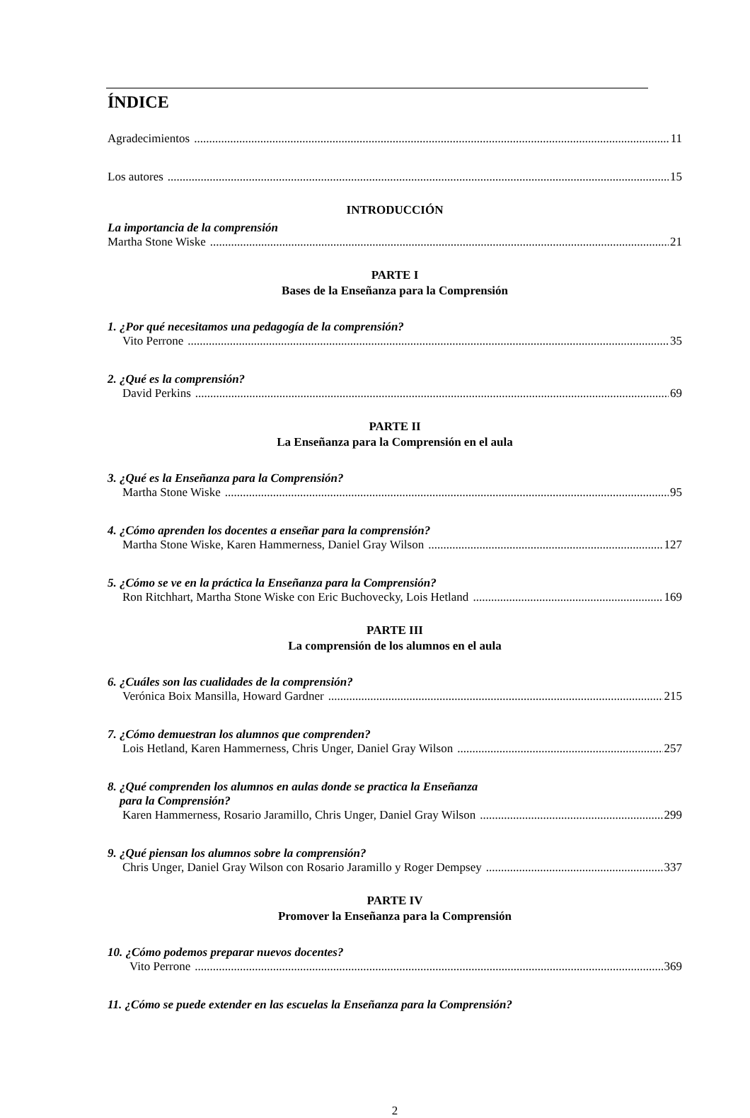ÍNDICE
Agradecimientos 11
Los autores 15
INTRODUCCIÓN
La importancia de la comprensión
Martha Stone Wiske 21
PARTE I
Bases de la Enseñanza para la Comprensión
1. ¿Por qué necesitamos una pedagogía de la comprensión?
Vito Perrone 35
2. ¿Qué es la comprensión?
David Perkins 69
PARTE II
La Enseñanza para la Comprensión en el aula
3. ¿Qué es la Enseñanza para la Comprensión?
Martha Stone Wiske 95
4. ¿Cómo aprenden los docentes a enseñar para la comprensión?
Martha Stone Wiske, Karen Hammerness, Daniel Gray Wilson 127
5. ¿Cómo se ve en la práctica la Enseñanza para la Comprensión?
Ron Ritchhart, Martha Stone Wiske con Eric Buchovecky, Lois Hetland 169
PARTE III
La comprensión de los alumnos en el aula
6. ¿Cuáles son las cualidades de la comprensión?
Verónica Boix Mansilla, Howard Gardner 215
7. ¿Cómo demuestran los alumnos que comprenden?
Lois Hetland, Karen Hammerness, Chris Unger, Daniel Gray Wilson 257
8. ¿Qué comprenden los alumnos en aulas donde se practica la Enseñanza
para la Comprensión?
Karen Hammerness, Rosario Jaramillo, Chris Unger, Daniel Gray Wilson 299
9. ¿Qué piensan los alumnos sobre la comprensión?
Chris Unger, Daniel Gray Wilson con Rosario Jaramillo y Roger Dempsey 337
PARTE IV
Promover la Enseñanza para la Comprensión
10. ¿Cómo podemos preparar nuevos docentes?
Vito Perrone 369
11. ¿Cómo se puede extender en las escuelas la Enseñanza para la Comprensión?
2